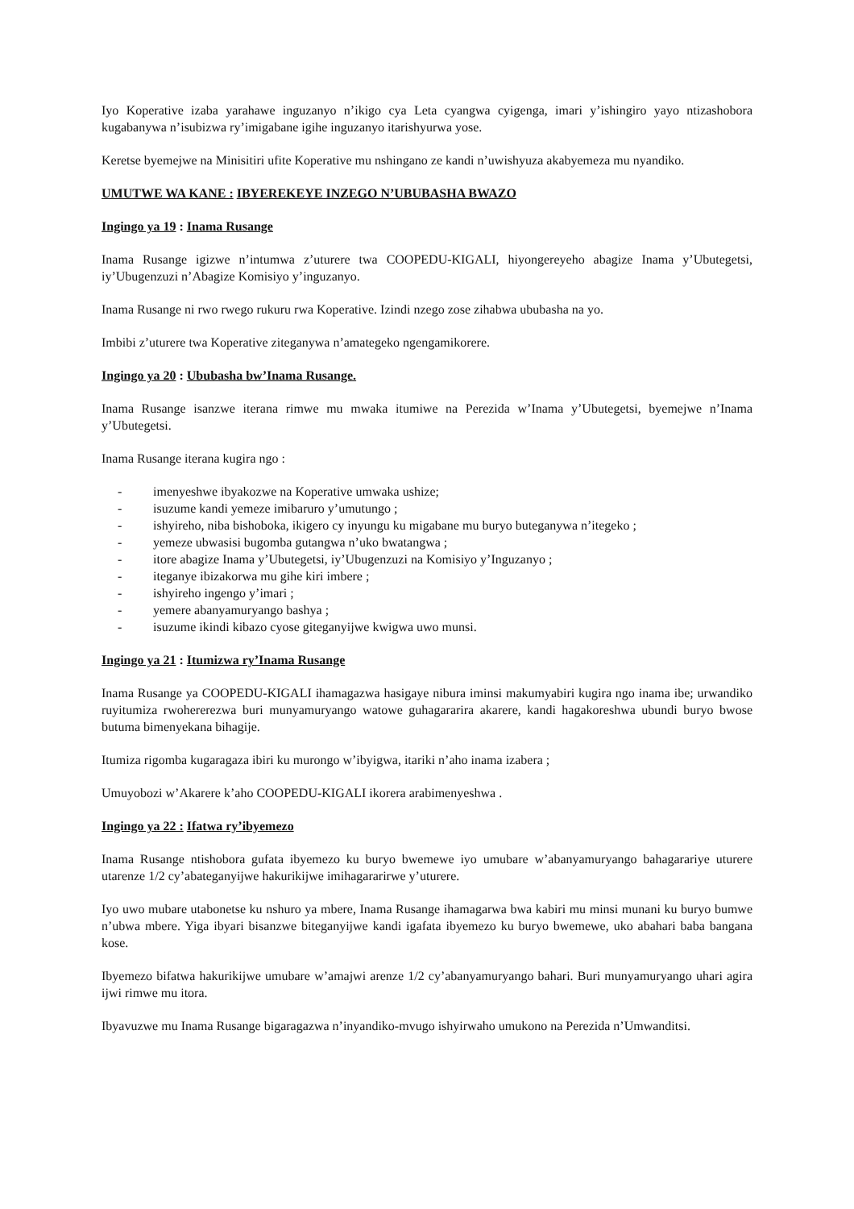Iyo Koperative izaba yarahawe inguzanyo n’ikigo cya Leta cyangwa cyigenga, imari y’ishingiro yayo ntizashobora kugabanywa n’isubizwa ry’imigabane igihe inguzanyo itarishyurwa yose.
Keretse byemejwe na Minisitiri ufite Koperative mu nshingano ze kandi n’uwishyuza akabyemeza mu nyandiko.
UMUTWE WA KANE : IBYEREKEYE INZEGO N’UBUBASHA BWAZO
Ingingo ya 19 : Inama Rusange
Inama Rusange igizwe n’intumwa z’uturere twa COOPEDU-KIGALI, hiyongereyeho abagize Inama y’Ubutegetsi, iy’Ubugenzuzi n’Abagize Komisiyo y’inguzanyo.
Inama Rusange ni rwo rwego rukuru rwa Koperative. Izindi nzego zose zihabwa ububasha na yo.
Imbibi z’uturere twa Koperative ziteganywa n’amategeko ngengamikorere.
Ingingo ya 20 : Ububasha bw’Inama Rusange.
Inama Rusange isanzwe iterana rimwe mu mwaka itumiwe na Perezida w’Inama y’Ubutegetsi, byemejwe n’Inama y’Ubutegetsi.
Inama Rusange iterana kugira ngo :
- imenyeshwe ibyakozwe na Koperative umwaka ushize;
- isuzume kandi yemeze imibaruro y’umutungo ;
- ishyireho, niba bishoboka, ikigero cy inyungu ku migabane mu buryo buteganywa n’itegeko ;
- yemeze ubwasisi bugomba gutangwa n’uko bwatangwa ;
- itore abagize Inama y’Ubutegetsi, iy’Ubugenzuzi na Komisiyo y’Inguzanyo ;
- iteganye ibizakorwa mu gihe kiri imbere ;
- ishyireho ingengo y’imari ;
- yemere abanyamuryango bashya ;
- isuzume ikindi kibazo cyose giteganyijwe kwigwa uwo munsi.
Ingingo ya 21 : Itumizwa ry’Inama Rusange
Inama Rusange ya COOPEDU-KIGALI ihamagazwa hasigaye nibura iminsi makumyabiri kugira ngo inama ibe; urwandiko ruyitumiza rwohererezwa buri munyamuryango watowe guhagararira akarere, kandi hagakoreshwa ubundi buryo bwose butuma bimenyekana bihagije.
Itumiza rigomba kugaragaza ibiri ku murongo w’ibyigwa, itariki n’aho inama izabera ;
Umuyobozi w’Akarere k’aho COOPEDU-KIGALI ikorera arabimenyeshwa .
Ingingo ya 22 : Ifatwa ry’ibyemezo
Inama Rusange ntishobora gufata ibyemezo ku buryo bwemewe iyo umubare w’abanyamuryango bahagarariye uturere utarenze 1/2 cy’abateganyijwe hakurikijwe imihagararirwe y’uturere.
Iyo uwo mubare utabonetse ku nshuro ya mbere, Inama Rusange ihamagarwa bwa kabiri mu minsi munani ku buryo bumwe n’ubwa mbere. Yiga ibyari bisanzwe biteganyijwe kandi igafata ibyemezo ku buryo bwemewe, uko abahari baba bangana kose.
Ibyemezo bifatwa hakurikijwe umubare w’amajwi arenze 1/2 cy’abanyamuryango bahari. Buri munyamuryango uhari agira ijwi rimwe mu itora.
Ibyavuzwe mu Inama Rusange bigaragazwa n’inyandiko-mvugo ishyirwaho umukono na Perezida n’Umwanditsi.